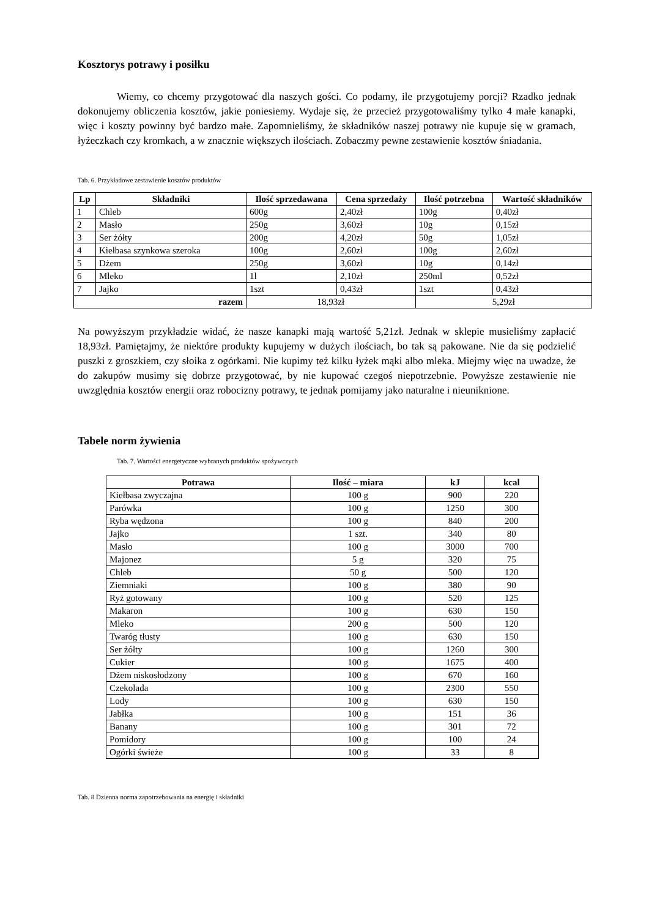Kosztorys potrawy i posiłku
Wiemy, co chcemy przygotować dla naszych gości. Co podamy, ile przygotujemy porcji? Rzadko jednak dokonujemy obliczenia kosztów, jakie poniesiemy. Wydaje się, że przecież przygotowaliśmy tylko 4 małe kanapki, więc i koszty powinny być bardzo małe. Zapomnieliśmy, że składników naszej potrawy nie kupuje się w gramach, łyżeczkach czy kromkach, a w znacznie większych ilościach. Zobaczmy pewne zestawienie kosztów śniadania.
Tab. 6. Przykładowe zestawienie kosztów produktów
| Lp | Składniki | Ilość sprzedawana | Cena sprzedaży | Ilość potrzebna | Wartość składników |
| --- | --- | --- | --- | --- | --- |
| 1 | Chleb | 600g | 2,40zł | 100g | 0,40zł |
| 2 | Masło | 250g | 3,60zł | 10g | 0,15zł |
| 3 | Ser żółty | 200g | 4,20zł | 50g | 1,05zł |
| 4 | Kiełbasa szynkowa szeroka | 100g | 2,60zł | 100g | 2,60zł |
| 5 | Dżem | 250g | 3,60zł | 10g | 0,14zł |
| 6 | Mleko | 1l | 2,10zł | 250ml | 0,52zł |
| 7 | Jajko | 1szt | 0,43zł | 1szt | 0,43zł |
| razem | | 18,93zł | | 5,29zł | |
Na powyższym przykładzie widać, że nasze kanapki mają wartość 5,21zł. Jednak w sklepie musieliśmy zapłacić 18,93zł. Pamiętajmy, że niektóre produkty kupujemy w dużych ilościach, bo tak są pakowane. Nie da się podzielić puszki z groszkiem, czy słoika z ogórkami. Nie kupimy też kilku łyżek mąki albo mleka. Miejmy więc na uwadze, że do zakupów musimy się dobrze przygotować, by nie kupować czegoś niepotrzebnie. Powyższe zestawienie nie uwzględnia kosztów energii oraz robocizny potrawy, te jednak pomijamy jako naturalne i nieuniknione.
Tabele norm żywienia
Tab. 7. Wartości energetyczne wybranych produktów spożywczych
| Potrawa | Ilość – miara | kJ | kcal |
| --- | --- | --- | --- |
| Kiełbasa zwyczajna | 100 g | 900 | 220 |
| Parówka | 100 g | 1250 | 300 |
| Ryba wędzona | 100 g | 840 | 200 |
| Jajko | 1 szt. | 340 | 80 |
| Masło | 100 g | 3000 | 700 |
| Majonez | 5 g | 320 | 75 |
| Chleb | 50 g | 500 | 120 |
| Ziemniaki | 100 g | 380 | 90 |
| Ryż gotowany | 100 g | 520 | 125 |
| Makaron | 100 g | 630 | 150 |
| Mleko | 200 g | 500 | 120 |
| Twaróg tłusty | 100 g | 630 | 150 |
| Ser żółty | 100 g | 1260 | 300 |
| Cukier | 100 g | 1675 | 400 |
| Dżem niskosłodzony | 100 g | 670 | 160 |
| Czekolada | 100 g | 2300 | 550 |
| Lody | 100 g | 630 | 150 |
| Jabłka | 100 g | 151 | 36 |
| Banany | 100 g | 301 | 72 |
| Pomidory | 100 g | 100 | 24 |
| Ogórki świeże | 100 g | 33 | 8 |
Tab. 8 Dzienna norma zapotrzebowania na energię i składniki